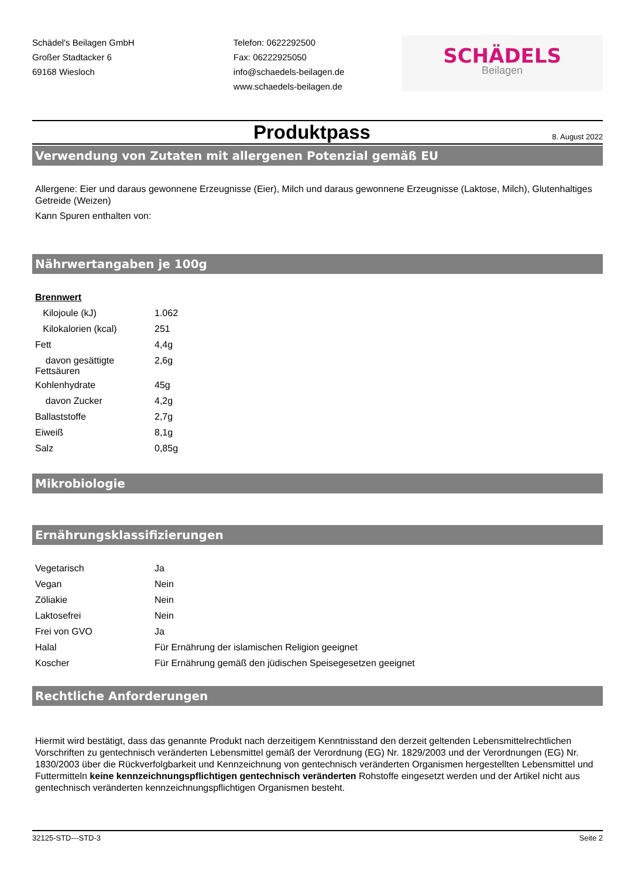Schädel's Beilagen GmbH
Großer Stadtacker 6
69168 Wiesloch
Telefon: 0622292500
Fax: 06222925050
info@schaedels-beilagen.de
www.schaedels-beilagen.de
SCHÄDELS
Beilagen
Produktpass
8. August 2022
Verwendung von Zutaten mit allergenen Potenzial gemäß EU
Allergene: Eier und daraus gewonnene Erzeugnisse (Eier), Milch und daraus gewonnene Erzeugnisse (Laktose, Milch), Glutenhaltiges Getreide (Weizen)
Kann Spuren enthalten von:
Nährwertangaben je 100g
| Brennwert | |
| Kilojoule (kJ) | 1.062 |
| Kilokalorien (kcal) | 251 |
| Fett | 4,4g |
| davon gesättigte Fettsäuren | 2,6g |
| Kohlenhydrate | 45g |
| davon Zucker | 4,2g |
| Ballaststoffe | 2,7g |
| Eiweiß | 8,1g |
| Salz | 0,85g |
Mikrobiologie
Ernährungsklassifizierungen
| Vegetarisch | Ja |
| Vegan | Nein |
| Zöliakie | Nein |
| Laktosefrei | Nein |
| Frei von GVO | Ja |
| Halal | Für Ernährung der islamischen Religion geeignet |
| Koscher | Für Ernährung gemäß den jüdischen Speisegesetzen geeignet |
Rechtliche Anforderungen
Hiermit wird bestätigt, dass das genannte Produkt nach derzeitigem Kenntnisstand den derzeit geltenden Lebensmittelrechtlichen Vorschriften zu gentechnisch veränderten Lebensmittel gemäß der Verordnung (EG) Nr. 1829/2003 und der Verordnungen (EG) Nr. 1830/2003 über die Rückverfolgbarkeit und Kennzeichnung von gentechnisch veränderten Organismen hergestellten Lebensmittel und Futtermitteln keine kennzeichnungspflichtigen gentechnisch veränderten Rohstoffe eingesetzt werden und der Artikel nicht aus gentechnisch veränderten kennzeichnungspflichtigen Organismen besteht.
32125-STD---STD-3 Seite 2